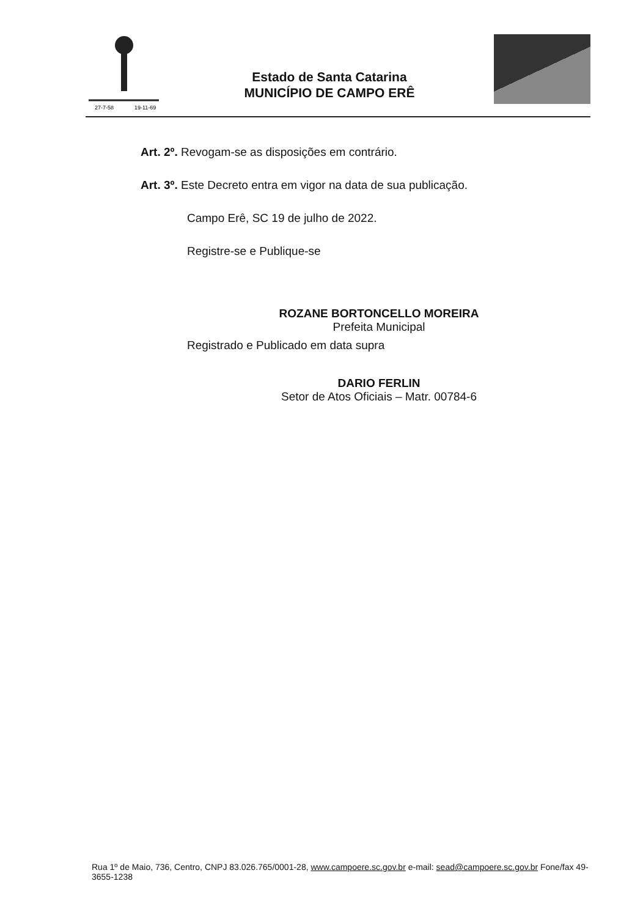27-7-58
19-11-69
Estado de Santa Catarina
MUNICÍPIO DE CAMPO ERÊ
Art. 2º. Revogam-se as disposições em contrário.
Art. 3º. Este Decreto entra em vigor na data de sua publicação.
Campo Erê, SC 19 de julho de 2022.
Registre-se e Publique-se
ROZANE BORTONCELLO MOREIRA
Prefeita Municipal
Registrado e Publicado em data supra
DARIO FERLIN
Setor de Atos Oficiais – Matr. 00784-6
Rua 1º de Maio, 736, Centro, CNPJ 83.026.765/0001-28, www.campoere.sc.gov.br e-mail: sead@campoere.sc.gov.br Fone/fax 49-3655-1238